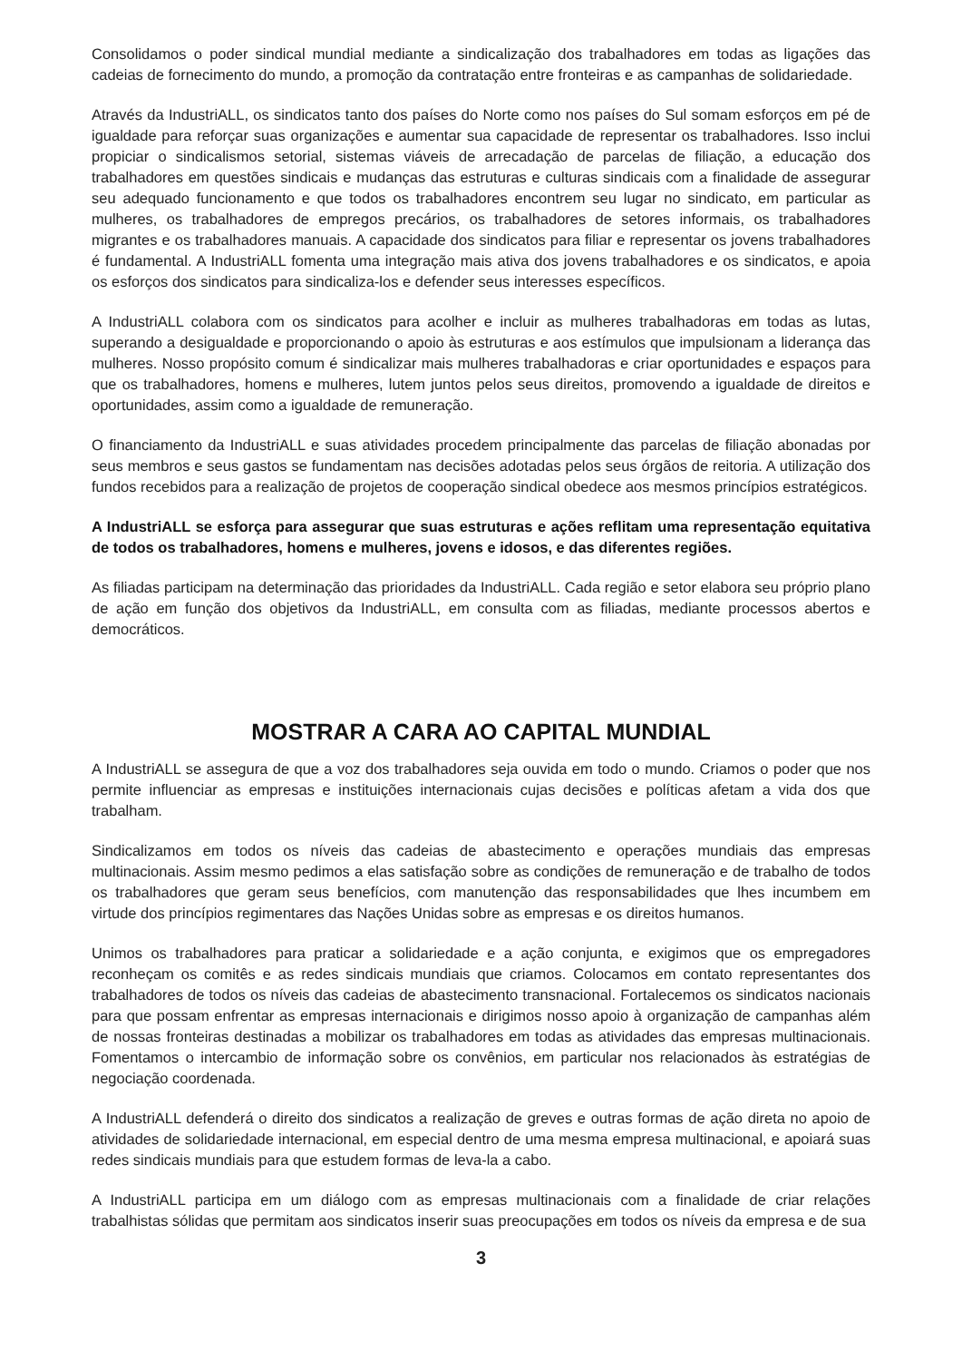Consolidamos o poder sindical mundial mediante a sindicalização dos trabalhadores em todas as ligações das cadeias de fornecimento do mundo, a promoção da contratação entre fronteiras e as campanhas de solidariedade.
Através da IndustriALL, os sindicatos tanto dos países do Norte como nos países do Sul somam esforços em pé de igualdade para reforçar suas organizações e aumentar sua capacidade de representar os trabalhadores. Isso inclui propiciar o sindicalismos setorial, sistemas viáveis de arrecadação de parcelas de filiação, a educação dos trabalhadores em questões sindicais e mudanças das estruturas e culturas sindicais com a finalidade de assegurar seu adequado funcionamento e que todos os trabalhadores encontrem seu lugar no sindicato, em particular as mulheres, os trabalhadores de empregos precários, os trabalhadores de setores informais, os trabalhadores migrantes e os trabalhadores manuais. A capacidade dos sindicatos para filiar e representar os jovens trabalhadores é fundamental. A IndustriALL fomenta uma integração mais ativa dos jovens trabalhadores e os sindicatos, e apoia os esforços dos sindicatos para sindicaliza-los e defender seus interesses específicos.
A IndustriALL colabora com os sindicatos para acolher e incluir as mulheres trabalhadoras em todas as lutas, superando a desigualdade e proporcionando o apoio às estruturas e aos estímulos que impulsionam a liderança das mulheres. Nosso propósito comum é sindicalizar mais mulheres trabalhadoras e criar oportunidades e espaços para que os trabalhadores, homens e mulheres, lutem juntos pelos seus direitos, promovendo a igualdade de direitos e oportunidades, assim como a igualdade de remuneração.
O financiamento da IndustriALL e suas atividades procedem principalmente das parcelas de filiação abonadas por seus membros e seus gastos se fundamentam nas decisões adotadas pelos seus órgãos de reitoria. A utilização dos fundos recebidos para a realização de projetos de cooperação sindical obedece aos mesmos princípios estratégicos.
A IndustriALL se esforça para assegurar que suas estruturas e ações reflitam uma representação equitativa de todos os trabalhadores, homens e mulheres, jovens e idosos, e das diferentes regiões.
As filiadas participam na determinação das prioridades da IndustriALL. Cada região e setor elabora seu próprio plano de ação em função dos objetivos da IndustriALL, em consulta com as filiadas, mediante processos abertos e democráticos.
MOSTRAR A CARA AO CAPITAL MUNDIAL
A IndustriALL se assegura de que a voz dos trabalhadores seja ouvida em todo o mundo. Criamos o poder que nos permite influenciar as empresas e instituições internacionais cujas decisões e políticas afetam a vida dos que trabalham.
Sindicalizamos em todos os níveis das cadeias de abastecimento e operações mundiais das empresas multinacionais. Assim mesmo pedimos a elas satisfação sobre as condições de remuneração e de trabalho de todos os trabalhadores que geram seus benefícios, com manutenção das responsabilidades que lhes incumbem em virtude dos princípios regimentares das Nações Unidas sobre as empresas e os direitos humanos.
Unimos os trabalhadores para praticar a solidariedade e a ação conjunta, e exigimos que os empregadores reconheçam os comitês e as redes sindicais mundiais que criamos. Colocamos em contato representantes dos trabalhadores de todos os níveis das cadeias de abastecimento transnacional. Fortalecemos os sindicatos nacionais para que possam enfrentar as empresas internacionais e dirigimos nosso apoio à organização de campanhas além de nossas fronteiras destinadas a mobilizar os trabalhadores em todas as atividades das empresas multinacionais. Fomentamos o intercambio de informação sobre os convênios, em particular nos relacionados às estratégias de negociação coordenada.
A IndustriALL defenderá o direito dos sindicatos a realização de greves e outras formas de ação direta no apoio de atividades de solidariedade internacional, em especial dentro de uma mesma empresa multinacional, e apoiará suas redes sindicais mundiais para que estudem formas de leva-la a cabo.
A IndustriALL participa em um diálogo com as empresas multinacionais com a finalidade de criar relações trabalhistas sólidas que permitam aos sindicatos inserir suas preocupações em todos os níveis da empresa e de sua
3